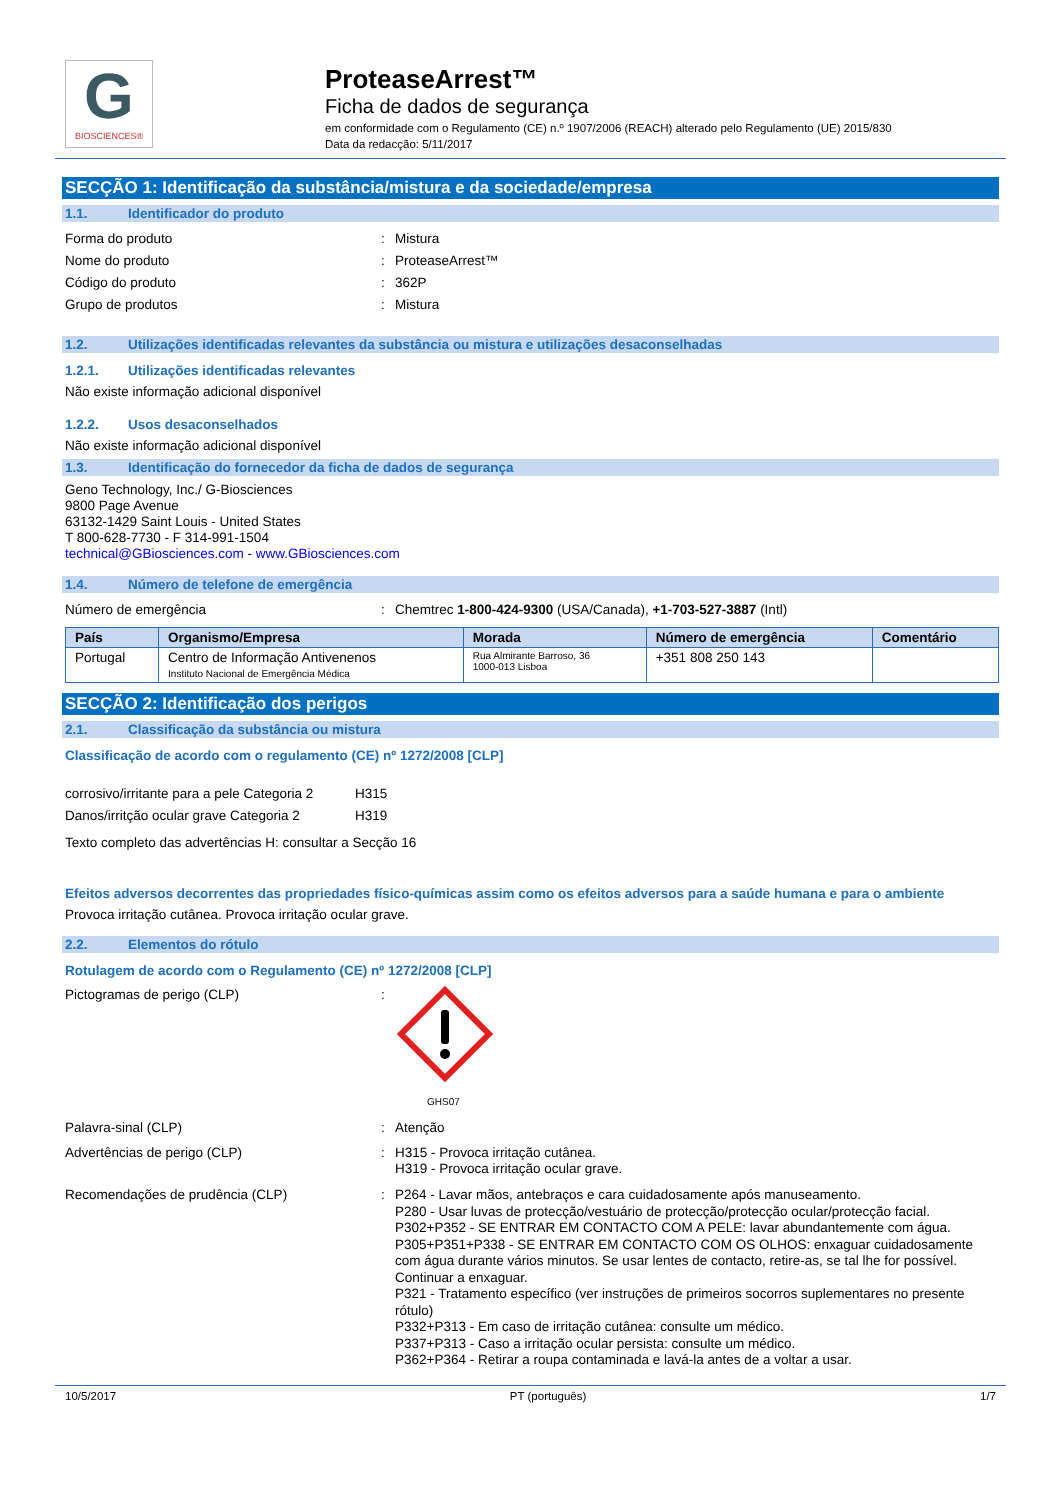G
BIOSCIENCES®
ProteaseArrest™
Ficha de dados de segurança
em conformidade com o Regulamento (CE) n.º 1907/2006 (REACH) alterado pelo Regulamento (UE) 2015/830
Data da redacção: 5/11/2017
SECÇÃO 1: Identificação da substância/mistura e da sociedade/empresa
1.1. Identificador do produto
Forma do produto : Mistura
Nome do produto : ProteaseArrest™
Código do produto : 362P
Grupo de produtos : Mistura
1.2. Utilizações identificadas relevantes da substância ou mistura e utilizações desaconselhadas
1.2.1. Utilizações identificadas relevantes
Não existe informação adicional disponível
1.2.2. Usos desaconselhados
Não existe informação adicional disponível
1.3. Identificação do fornecedor da ficha de dados de segurança
Geno Technology, Inc./ G-Biosciences
9800 Page Avenue
63132-1429 Saint Louis - United States
T 800-628-7730 - F 314-991-1504
technical@GBiosciences.com - www.GBiosciences.com
1.4. Número de telefone de emergência
Número de emergência : Chemtrec 1-800-424-9300 (USA/Canada), +1-703-527-3887 (Intl)
| País | Organismo/Empresa | Morada | Número de emergência | Comentário |
| --- | --- | --- | --- | --- |
| Portugal | Centro de Informação Antivenenos Instituto Nacional de Emergência Médica | Rua Almirante Barroso, 36 1000-013 Lisboa | +351 808 250 143 | |
SECÇÃO 2: Identificação dos perigos
2.1. Classificação da substância ou mistura
Classificação de acordo com o regulamento (CE) nº 1272/2008 [CLP]
corrosivo/irritante para a pele Categoria 2
H315
Danos/irritção ocular grave Categoria 2
H319
Texto completo das advertências H: consultar a Secção 16
Efeitos adversos decorrentes das propriedades físico-químicas assim como os efeitos adversos para a saúde humana e para o ambiente
Provoca irritação cutânea. Provoca irritação ocular grave.
2.2. Elementos do rótulo
Rotulagem de acordo com o Regulamento (CE) nº 1272/2008 [CLP]
Pictogramas de perigo (CLP) :
GHS07
Palavra-sinal (CLP) : Atenção
Advertências de perigo (CLP) : H315 - Provoca irritação cutânea.
H319 - Provoca irritação ocular grave.
Recomendações de prudência (CLP) : P264 - Lavar mãos, antebraços e cara cuidadosamente após manuseamento.
P280 - Usar luvas de protecção/vestuário de protecção/protecção ocular/protecção facial.
P302+P352 - SE ENTRAR EM CONTACTO COM A PELE: lavar abundantemente com água.
P305+P351+P338 - SE ENTRAR EM CONTACTO COM OS OLHOS: enxaguar cuidadosamente com água durante vários minutos. Se usar lentes de contacto, retire-as, se tal lhe for possível. Continuar a enxaguar.
P321 - Tratamento específico (ver instruções de primeiros socorros suplementares no presente rótulo)
P332+P313 - Em caso de irritação cutânea: consulte um médico.
P337+P313 - Caso a irritação ocular persista: consulte um médico.
P362+P364 - Retirar a roupa contaminada e lavá-la antes de a voltar a usar.
10/5/2017 PT (português) 1/7